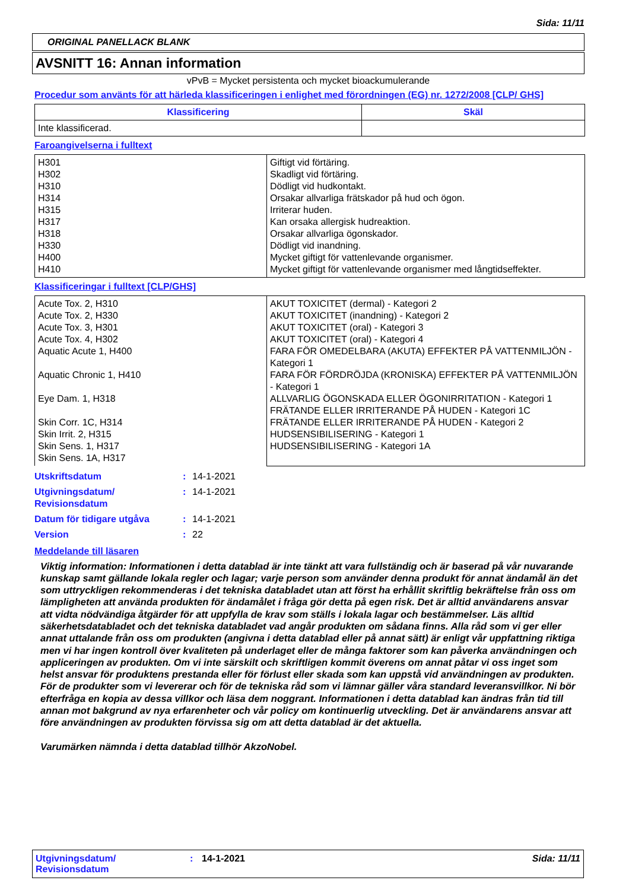Sida: 11/11
ORIGINAL PANELLACK BLANK
AVSNITT 16: Annan information
vPvB = Mycket persistenta och mycket bioackumulerande
Procedur som använts för att härleda klassificeringen i enlighet med förordningen (EG) nr. 1272/2008 [CLP/ GHS]
| Klassificering | Skäl |
| --- | --- |
| Inte klassificerad. | |
Faroangivelserna i fulltext
| H301 H302 H310 H314 H315 H317 H318 H330 H400 H410 | Giftigt vid förtäring. Skadligt vid förtäring. Dödligt vid hudkontakt. Orsakar allvarliga frätskador på hud och ögon. Irriterar huden. Kan orsaka allergisk hudreaktion. Orsakar allvarliga ögonskador. Dödligt vid inandning. Mycket giftigt för vattenlevande organismer. Mycket giftigt för vattenlevande organismer med långtidseffekter. |
Klassificeringar i fulltext [CLP/GHS]
| Acute Tox. 2, H310 Acute Tox. 2, H330 Acute Tox. 3, H301 Acute Tox. 4, H302 Aquatic Acute 1, H400 Aquatic Chronic 1, H410 Eye Dam. 1, H318 Skin Corr. 1C, H314 Skin Irrit. 2, H315 Skin Sens. 1, H317 Skin Sens. 1A, H317 | AKUT TOXICITET (dermal) - Kategori 2 AKUT TOXICITET (inandning) - Kategori 2 AKUT TOXICITET (oral) - Kategori 3 AKUT TOXICITET (oral) - Kategori 4 FARA FÖR OMEDELBARA (AKUTA) EFFEKTER PÅ VATTENMILJÖN - Kategori 1 FARA FÖR FÖRDRÖJDA (KRONISKA) EFFEKTER PÅ VATTENMILJÖN - Kategori 1 ALLVARLIG ÖGONSKADA ELLER ÖGONIRRITATION - Kategori 1 FRÄTANDE ELLER IRRITERANDE PÅ HUDEN - Kategori 1C FRÄTANDE ELLER IRRITERANDE PÅ HUDEN - Kategori 2 HUDSENSIBILISERING - Kategori 1 HUDSENSIBILISERING - Kategori 1A |
| Utskriftsdatum | : | 14-1-2021 |
| Utgivningsdatum/ Revisionsdatum | : | 14-1-2021 |
| Datum för tidigare utgåva | : | 14-1-2021 |
| Version | : | 22 |
Meddelande till läsaren
Viktig information: Informationen i detta datablad är inte tänkt att vara fullständig och är baserad på vår nuvarande kunskap samt gällande lokala regler och lagar; varje person som använder denna produkt för annat ändamål än det som uttryckligen rekommenderas i det tekniska databladet utan att först ha erhållit skriftlig bekräftelse från oss om lämpligheten att använda produkten för ändamålet i fråga gör detta på egen risk. Det är alltid användarens ansvar att vidta nödvändiga åtgärder för att uppfylla de krav som ställs i lokala lagar och bestämmelser. Läs alltid säkerhetsdatabladet och det tekniska databladet vad angår produkten om sådana finns. Alla råd som vi ger eller annat uttalande från oss om produkten (angivna i detta datablad eller på annat sätt) är enligt vår uppfattning riktiga men vi har ingen kontroll över kvaliteten på underlaget eller de många faktorer som kan påverka användningen och appliceringen av produkten. Om vi inte särskilt och skriftligen kommit överens om annat påtar vi oss inget som helst ansvar för produktens prestanda eller för förlust eller skada som kan uppstå vid användningen av produkten. För de produkter som vi levererar och för de tekniska råd som vi lämnar gäller våra standard leveransvillkor. Ni bör efterfråga en kopia av dessa villkor och läsa dem noggrant. Informationen i detta datablad kan ändras från tid till annan mot bakgrund av nya erfarenheter och vår policy om kontinuerlig utveckling. Det är användarens ansvar att före användningen av produkten förvissa sig om att detta datablad är det aktuella.
Varumärken nämnda i detta datablad tillhör AkzoNobel.
Utgivningsdatum/
Revisionsdatum
: 14-1-2021 Sida: 11/11